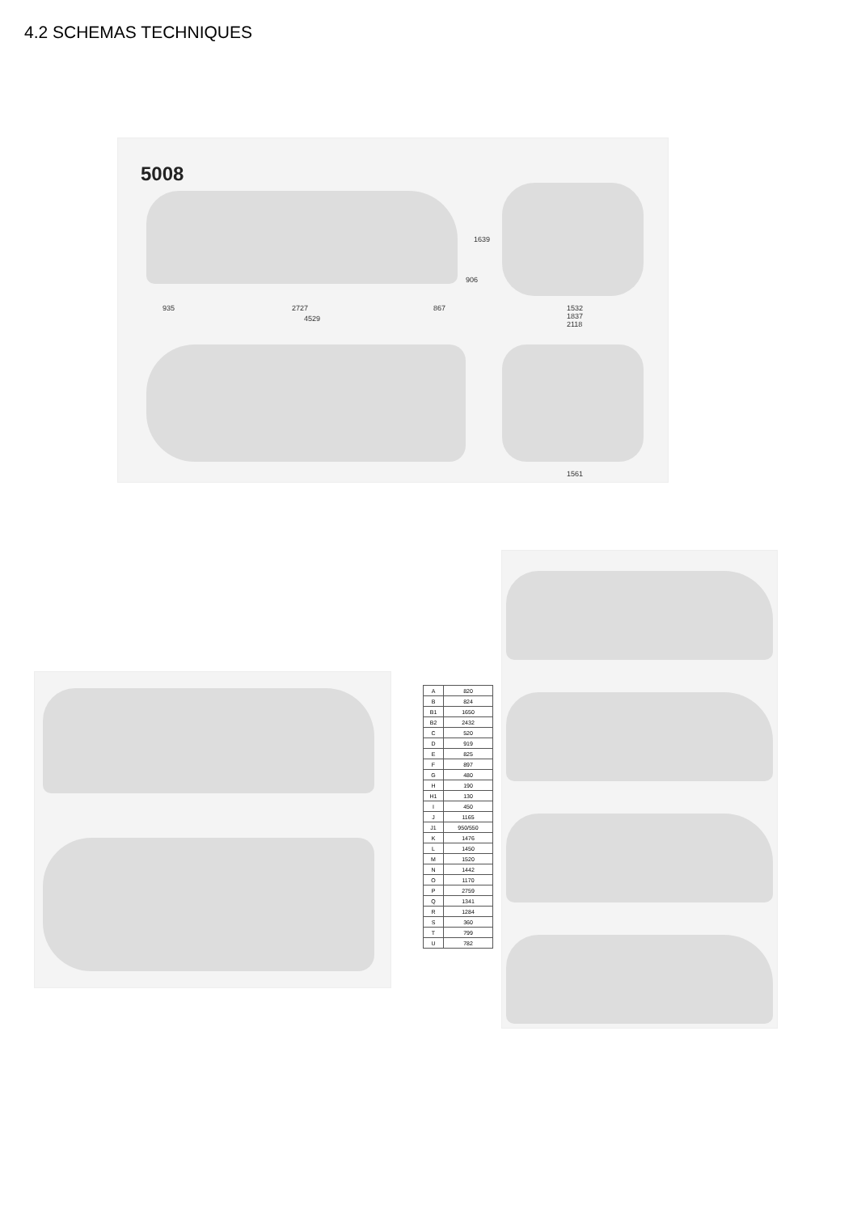4.2 SCHEMAS TECHNIQUES
5008
935 2727 867
4529
1639
906
1532
1837
2118
1561
| A | 820 |
| B | 824 |
| B1 | 1650 |
| B2 | 2432 |
| C | 520 |
| D | 919 |
| E | 825 |
| F | 897 |
| G | 480 |
| H | 190 |
| H1 | 130 |
| I | 450 |
| J | 1165 |
| J1 | 950/550 |
| K | 1476 |
| L | 1450 |
| M | 1520 |
| N | 1442 |
| O | 1170 |
| P | 2759 |
| Q | 1341 |
| R | 1284 |
| S | 360 |
| T | 799 |
| U | 782 |